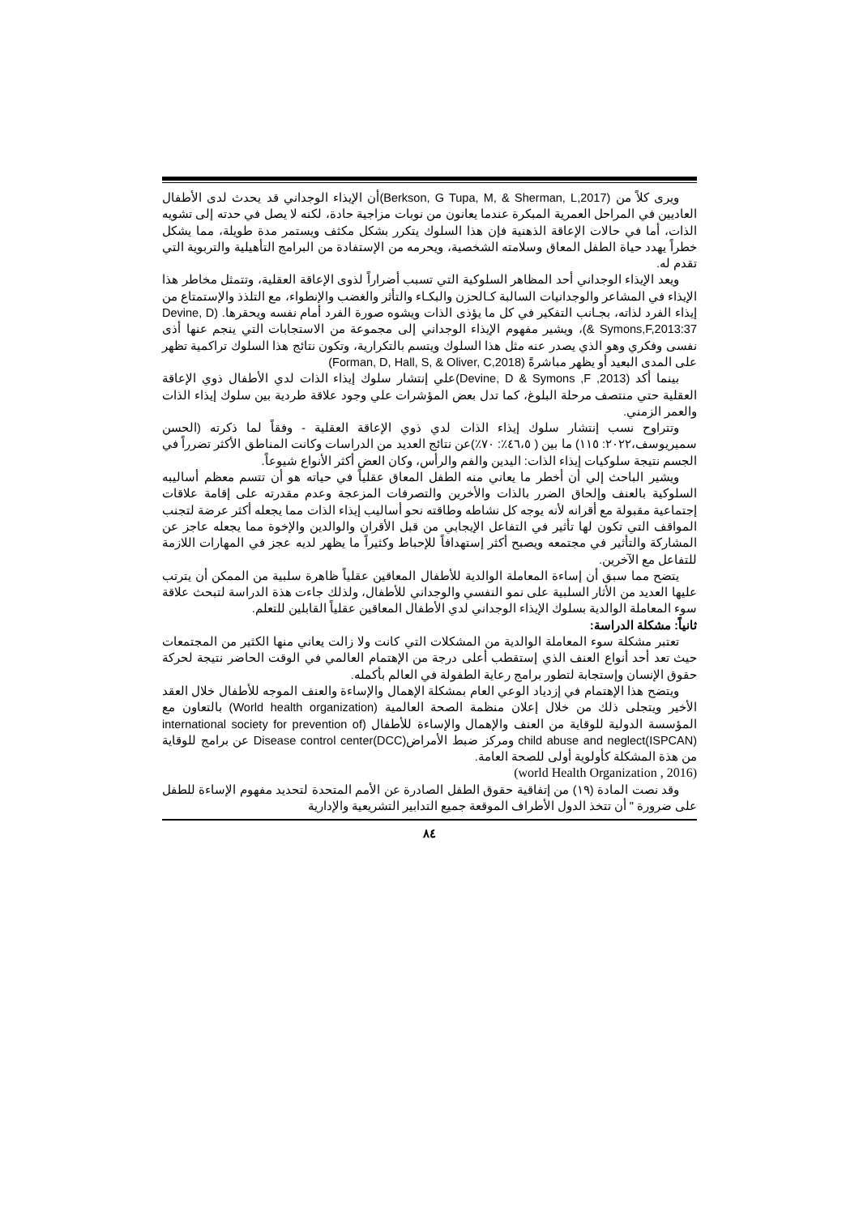ويرى كلاً من (Berkson, G Tupa, M, & Sherman, L,2017)أن الإيذاء الوجداني قد يحدث لدى الأطفال العاديين في المراحل العمرية المبكرة عندما يعانون من نوبات مزاجية حادة، لكنه لا يصل في حدته إلى تشويه الذات، أما في حالات الإعاقة الذهنية فإن هذا السلوك يتكرر بشكل مكثف ويستمر مدة طويلة، مما يشكل خطراً يهدد حياة الطفل المعاق وسلامته الشخصية، ويحرمه من الإستفادة من البرامج التأهيلية والتربوية التي تقدم له.
ويعد الإيذاء الوجداني أحد المظاهر السلوكية التي تسبب أضراراً لذوى الإعاقة العقلية، وتتمثل مخاطر هذا الإيذاء في المشاعر والوجدانيات السالبة كـالحزن والبكـاء والتأثر والغضب والإنطواء، مع التلذذ والإستمتاع من إيذاء الفرد لذاته، بجـانب التفكير في كل ما يؤذى الذات ويشوه صورة الفرد أمام نفسه ويحقرها. (Devine, D & Symons,F,2013:37)، ويشير مفهوم الإيذاء الوجداني إلى مجموعة من الاستجابات التي ينجم عنها أذى نفسى وفكري وهو الذي يصدر عنه مثل هذا السلوك ويتسم بالتكرارية، وتكون نتائج هذا السلوك تراكمية تظهر على المدى البعيد أو يظهر مباشرةً (Forman, D, Hall, S, & Oliver, C,2018)
بينما أكد (Devine, D & Symons ,F ,2013)علي إنتشار سلوك إيذاء الذات لدي الأطفال ذوي الإعاقة العقلية حتي منتصف مرحلة البلوغ، كما تدل بعض المؤشرات علي وجود علاقة طردية بين سلوك إيذاء الذات والعمر الزمني.
وتتراوح نسب إنتشار سلوك إيذاء الذات لدي ذوي الإعاقة العقلية - وفقاً لما ذكرته (الحسن سميريوسف،٢٠٢٢: ١١٥) ما بين ( ٤٦،٥٪: ٧٠٪)عن نتائج العديد من الدراسات وكانت المناطق الأكثر تضرراً في الجسم نتيجة سلوكيات إيذاء الذات: اليدين والفم والرأس، وكان العض أكثر الأنواع شيوعاً.
ويشير الباحث إلي أن أخطر ما يعاني منه الطفل المعاق عقلياً في حياته هو أن تتسم معظم أساليبه السلوكية بالعنف وإلحاق الضرر بالذات والأخرين والتصرفات المزعجة وعدم مقدرته على إقامة علاقات إجتماعية مقبولة مع أقرانه لأنه يوجه كل نشاطه وطاقته نحو أساليب إيذاء الذات مما يجعله أكثر عرضة لتجنب المواقف التي تكون لها تأثير في التفاعل الإيجابي من قبل الأقران والوالدين والإخوة مما يجعله عاجز عن المشاركة والتأثير في مجتمعه ويصبح أكثر إستهدافاً للإحباط وكثيراً ما يظهر لديه عجز في المهارات اللازمة للتفاعل مع الآخرين.
يتضح مما سبق أن إساءة المعاملة الوالدية للأطفال المعاقين عقلياً ظاهرة سلبية من الممكن أن يترتب عليها العديد من الأثار السلبية على نمو النفسي والوجداني للأطفال، ولذلك جاءت هذة الدراسة لتبحث علاقة سوء المعاملة الوالدية بسلوك الإيذاء الوجداني لدي الأطفال المعاقين عقلياً القابلين للتعلم.
ثانياً: مشكلة الدراسة:
تعتبر مشكلة سوء المعاملة الوالدية من المشكلات التي كانت ولا زالت يعاني منها الكثير من المجتمعات حيث تعد أحد أنواع العنف الذي إستقطب أعلى درجة من الإهتمام العالمي في الوقت الحاضر نتيجة لحركة حقوق الإنسان وإستجابة لتطور برامج رعاية الطفولة في العالم بأكمله.
ويتضح هذا الإهتمام في إزدياد الوعي العام بمشكلة الإهمال والإساءة والعنف الموجه للأطفال خلال العقد الأخير ويتجلى ذلك من خلال إعلان منظمة الصحة العالمية (World health organization) بالتعاون مع المؤسسة الدولية للوقاية من العنف والإهمال والإساءة للأطفال (international society for prevention of child abuse and neglect(ISPCAN) ومركز ضبط الأمراض(Disease control center(DCC عن برامج للوقاية من هذة المشكلة كأولوية أولى للصحة العامة.
(world Health Organization , 2016)
وقد نصت المادة (١٩) من إتفاقية حقوق الطفل الصادرة عن الأمم المتحدة لتحديد مفهوم الإساءة للطفل على ضرورة " أن تتخذ الدول الأطراف الموقعة جميع التدابير التشريعية والإدارية
٨٤